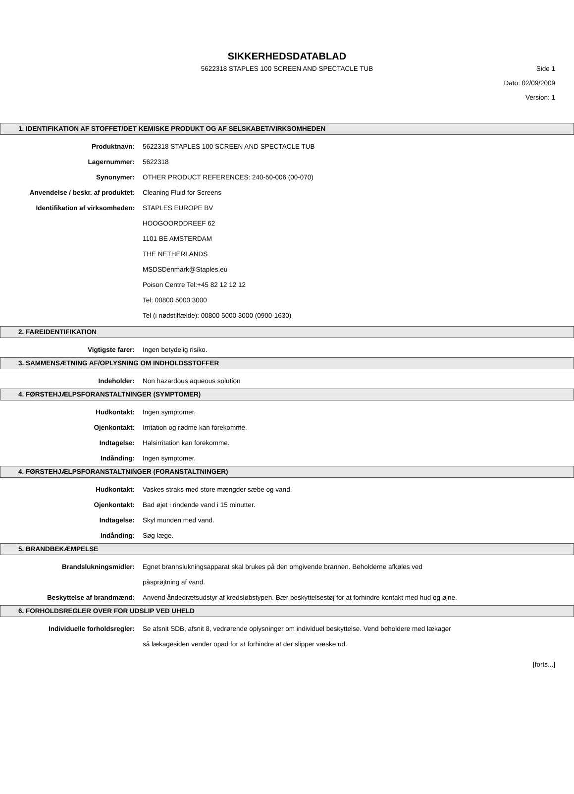SIKKERHEDSDATABLAD
5622318 STAPLES 100 SCREEN AND SPECTACLE TUB Side 1
Dato: 02/09/2009
Version: 1
1. IDENTIFIKATION AF STOFFET/DET KEMISKE PRODUKT OG AF SELSKABET/VIRKSOMHEDEN
Produktnavn: 5622318 STAPLES 100 SCREEN AND SPECTACLE TUB
Lagernummer: 5622318
Synonymer: OTHER PRODUCT REFERENCES: 240-50-006 (00-070)
Anvendelse / beskr. af produktet: Cleaning Fluid for Screens
Identifikation af virksomheden: STAPLES EUROPE BV
HOOGOORDDREEF 62
1101 BE AMSTERDAM
THE NETHERLANDS
MSDSDenmark@Staples.eu
Poison Centre Tel:+45 82 12 12 12
Tel: 00800 5000 3000
Tel (i nødstilfælde): 00800 5000 3000 (0900-1630)
2. FAREIDENTIFIKATION
Vigtigste farer: Ingen betydelig risiko.
3. SAMMENSÆTNING AF/OPLYSNING OM INDHOLDSSTOFFER
Indeholder: Non hazardous aqueous solution
4. FØRSTEHJÆLPSFORANSTALTNINGER (SYMPTOMER)
Hudkontakt: Ingen symptomer.
Ojenkontakt: Irritation og rødme kan forekomme.
Indtagelse: Halsirritation kan forekomme.
Indånding: Ingen symptomer.
4. FØRSTEHJÆLPSFORANSTALTNINGER (FORANSTALTNINGER)
Hudkontakt: Vaskes straks med store mængder sæbe og vand.
Ojenkontakt: Bad øjet i rindende vand i 15 minutter.
Indtagelse: Skyl munden med vand.
Indånding: Søg læge.
5. BRANDBEKÆMPELSE
Brandslukningsmidler: Egnet brannslukningsapparat skal brukes på den omgivende brannen. Beholderne afkøles ved påsprøjtning af vand.
Beskyttelse af brandmænd: Anvend åndedrætsudstyr af kredsløbstypen. Bær beskyttelsestøj for at forhindre kontakt med hud og øjne.
6. FORHOLDSREGLER OVER FOR UDSLIP VED UHELD
Individuelle forholdsregler: Se afsnit SDB, afsnit 8, vedrørende oplysninger om individuel beskyttelse. Vend beholdere med lækager så lækagesiden vender opad for at forhindre at der slipper væske ud.
[forts...]